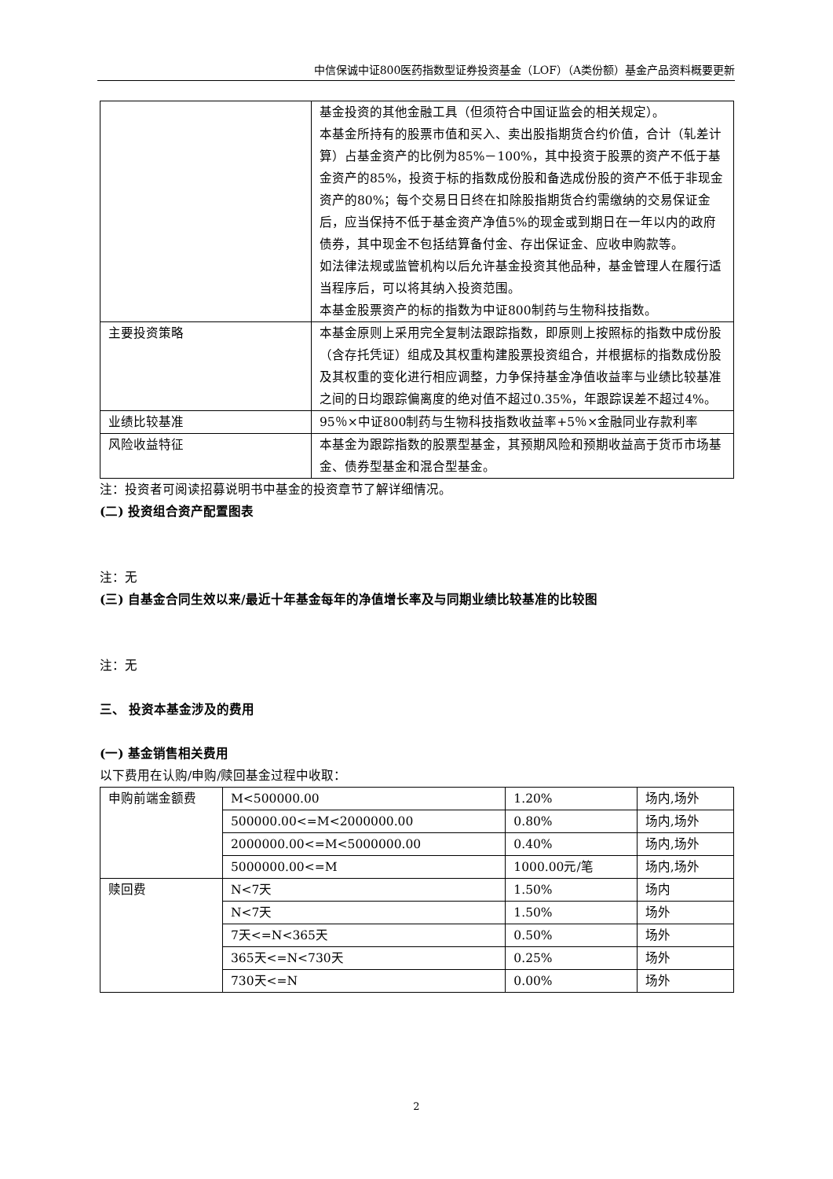中信保诚中证800医药指数型证券投资基金（LOF）（A类份额）基金产品资料概要更新
| | 基金投资的其他金融工具（但须符合中国证监会的相关规定）。 本基金所持有的股票市值和买入、卖出股指期货合约价值，合计（轧差计算）占基金资产的比例为85%－100%，其中投资于股票的资产不低于基金资产的85%，投资于标的指数成份股和备选成份股的资产不低于非现金资产的80%；每个交易日日终在扣除股指期货合约需缴纳的交易保证金后，应当保持不低于基金资产净值5%的现金或到期日在一年以内的政府债券，其中现金不包括结算备付金、存出保证金、应收申购款等。 如法律法规或监管机构以后允许基金投资其他品种，基金管理人在履行适当程序后，可以将其纳入投资范围。 本基金股票资产的标的指数为中证800制药与生物科技指数。 |
| 主要投资策略 | 本基金原则上采用完全复制法跟踪指数，即原则上按照标的指数中成份股（含存托凭证）组成及其权重构建股票投资组合，并根据标的指数成份股及其权重的变化进行相应调整，力争保持基金净值收益率与业绩比较基准之间的日均跟踪偏离度的绝对值不超过0.35%，年跟踪误差不超过4%。 |
| 业绩比较基准 | 95％×中证800制药与生物科技指数收益率+5％×金融同业存款利率 |
| 风险收益特征 | 本基金为跟踪指数的股票型基金，其预期风险和预期收益高于货币市场基金、债券型基金和混合型基金。 |
注：投资者可阅读招募说明书中基金的投资章节了解详细情况。
(二) 投资组合资产配置图表
注：无
(三) 自基金合同生效以来/最近十年基金每年的净值增长率及与同期业绩比较基准的比较图
注：无
三、 投资本基金涉及的费用
(一) 基金销售相关费用
以下费用在认购/申购/赎回基金过程中收取：
| 申购前端金额费 | M<500000.00 | 1.20% | 场内,场外 |
| | 500000.00<=M<2000000.00 | 0.80% | 场内,场外 |
| | 2000000.00<=M<5000000.00 | 0.40% | 场内,场外 |
| | 5000000.00<=M | 1000.00元/笔 | 场内,场外 |
| 赎回费 | N<7天 | 1.50% | 场内 |
| | N<7天 | 1.50% | 场外 |
| | 7天<=N<365天 | 0.50% | 场外 |
| | 365天<=N<730天 | 0.25% | 场外 |
| | 730天<=N | 0.00% | 场外 |
2